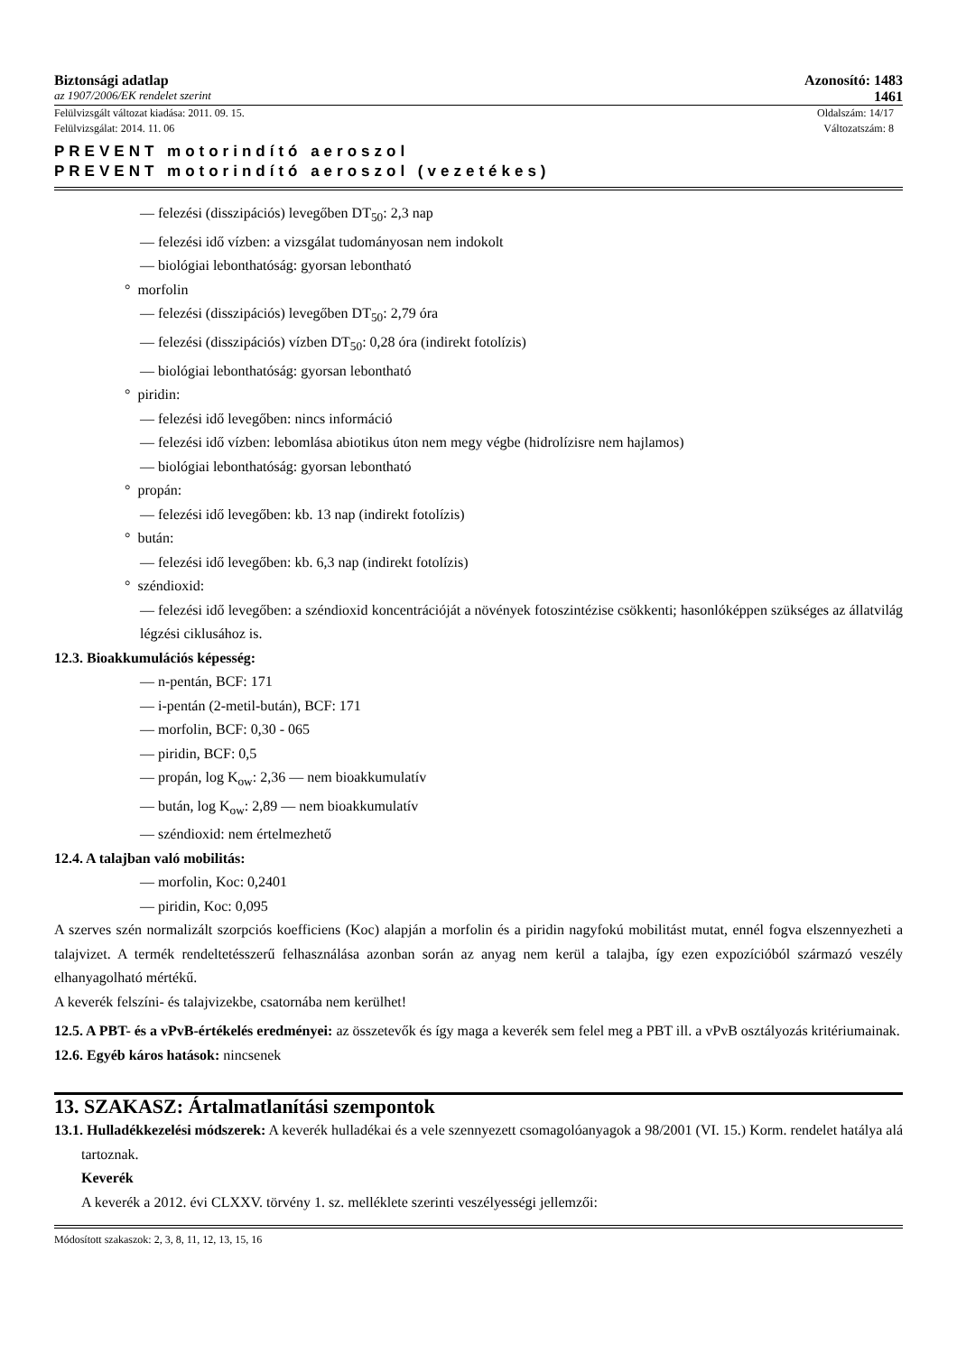Biztonsági adatlap Azonosító: 1483
az 1907/2006/EK rendelet szerint 1461
Felülvizsgált változat kiadása: 2011. 09. 15. Oldalszám: 14/17
Felülvizsgálat: 2014. 11. 06 Változatszám: 8
PREVENT motorindító aeroszol
PREVENT motorindító aeroszol (vezetékes)
— felezési (disszipációs) levegőben DT<sub>50</sub>: 2,3 nap
— felezési idő vízben: a vizsgálat tudományosan nem indokolt
— biológiai lebonthatóság: gyorsan lebontható
° morfolin
— felezési (disszipációs) levegőben DT<sub>50</sub>: 2,79 óra
— felezési (disszipációs) vízben DT<sub>50</sub>: 0,28 óra (indirekt fotolízis)
— biológiai lebonthatóság: gyorsan lebontható
° piridin:
— felezési idő levegőben: nincs információ
— felezési idő vízben: lebomlása abiotikus úton nem megy végbe (hidrolízisre nem hajlamos)
— biológiai lebonthatóság: gyorsan lebontható
° propán:
— felezési idő levegőben: kb. 13 nap (indirekt fotolízis)
° bután:
— felezési idő levegőben: kb. 6,3 nap (indirekt fotolízis)
° széndioxid:
— felezési idő levegőben: a széndioxid koncentrációját a növények fotoszintézise csökkenti; hasonlóképpen szükséges az állatvilág légzési ciklusához is.
12.3. Bioakkumulációs képesség:
— n-pentán, BCF: 171
— i-pentán (2-metil-bután), BCF: 171
— morfolin, BCF: 0,30 - 065
— piridin, BCF: 0,5
— propán, log K<sub>ow</sub>: 2,36 — nem bioakkumulatív
— bután, log K<sub>ow</sub>: 2,89 — nem bioakkumulatív
— széndioxid: nem értelmezhető
12.4. A talajban való mobilitás:
— morfolin, Koc: 0,2401
— piridin, Koc: 0,095
A szerves szén normalizált szorpciós koefficiens (Koc) alapján a morfolin és a piridin nagyfokú mobilitást mutat, ennél fogva elszennyezheti a talajvizet. A termék rendeltetésszerű felhasználása azonban során az anyag nem kerül a talajba, így ezen expozícióból származó veszély elhanyagolható mértékű.
A keverék felszíni- és talajvizekbe, csatornába nem kerülhet!
12.5. A PBT- és a vPvB-értékelés eredményei: az összetevők és így maga a keverék sem felel meg a PBT ill. a vPvB osztályozás kritériumainak.
12.6. Egyéb káros hatások: nincsenek
13. SZAKASZ: Ártalmatlanítási szempontok
13.1. Hulladékkezelési módszerek: A keverék hulladékai és a vele szennyezett csomagolóanyagok a 98/2001 (VI. 15.) Korm. rendelet hatálya alá tartoznak.
Keverék
A keverék a 2012. évi CLXXV. törvény 1. sz. melléklete szerinti veszélyességi jellemzői:
Módosított szakaszok: 2, 3, 8, 11, 12, 13, 15, 16